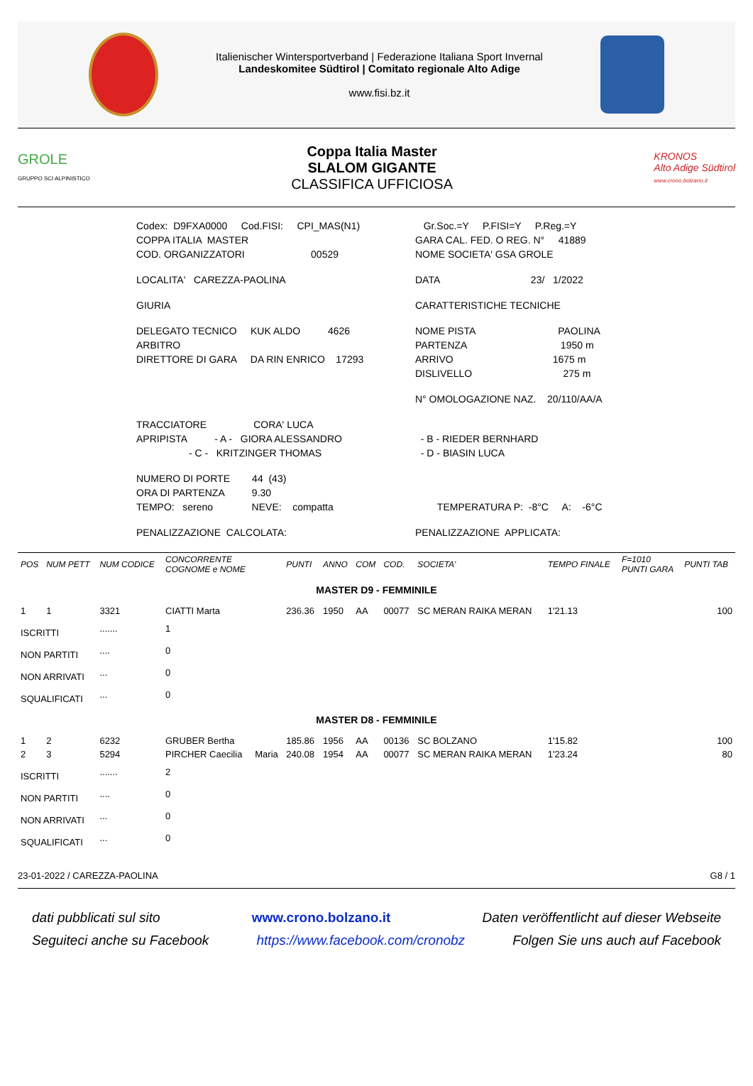Italienischer Wintersportverband | Federazione Italiana Sport Invernal
Landeskomitee Südtirol | Comitato regionale Alto Adige
www.fisi.bz.it
GROLE
GRUPPO SCI ALPINISTICO
Coppa Italia Master
SLALOM GIGANTE
CLASSIFICA UFFICIOSA
KRONOS
Alto Adige Südtirol
www.crono.bolzano.it
Codex: D9FXA0000 Cod.FISI: CPI_MAS(N1)
Gr.Soc.=Y P.FISI=Y P.Reg.=Y
COPPA ITALIA MASTER
GARA CAL. FED. O REG. N° 41889
COD. ORGANIZZATORI 00529
NOME SOCIETA' GSA GROLE
LOCALITA' CAREZZA-PAOLINA
DATA 23/ 1/2022
GIURIA
CARATTERISTICHE TECNICHE
DELEGATO TECNICO KUK ALDO 4626
NOME PISTA PAOLINA
ARBITRO
PARTENZA 1950 m
DIRETTORE DI GARA DA RIN ENRICO 17293
ARRIVO 1675 m
DISLIVELLO 275 m
N° OMOLOGAZIONE NAZ. 20/110/AA/A
TRACCIATORE CORA' LUCA
APRIPISTA - A - GIORA ALESSANDRO
- B - RIEDER BERNHARD
- C - KRITZINGER THOMAS
- D - BIASIN LUCA
NUMERO DI PORTE 44 (43)
ORA DI PARTENZA 9.30
TEMPO: sereno NEVE: compatta
TEMPERATURA P: -8°C A: -6°C
PENALIZZAZIONE CALCOLATA:
PENALIZZAZIONE APPLICATA:
| POS | NUM PETT | NUM CODICE | CONCORRENTE COGNOME e NOME | | PUNTI | ANNO | COM | COD. | SOCIETA' | TEMPO FINALE | F=1010 PUNTI GARA | PUNTI TAB |
| --- | --- | --- | --- | --- | --- | --- | --- | --- | --- | --- | --- | --- |
| MASTER D9 - FEMMINILE | | | | | | | | | | | | |
| 1 | 1 | 3321 | CIATTI Marta | | 236.36 | 1950 | AA | 00077 | SC MERAN RAIKA MERAN | 1'21.13 | | 100 |
| ISCRITTI | | ....... | 1 | | | | | | | | | |
| NON PARTITI | | .... | 0 | | | | | | | | | |
| NON ARRIVATI | | ... | 0 | | | | | | | | | |
| SQUALIFICATI | | ... | 0 | | | | | | | | | |
| MASTER D8 - FEMMINILE | | | | | | | | | | | | |
| 1 | 2 | 6232 | GRUBER Bertha | | 185.86 | 1956 | AA | 00136 | SC BOLZANO | 1'15.82 | | 100 |
| 2 | 3 | 5294 | PIRCHER Caecilia | Maria | 240.08 | 1954 | AA | 00077 | SC MERAN RAIKA MERAN | 1'23.24 | | 80 |
| ISCRITTI | | ....... | 2 | | | | | | | | | |
| NON PARTITI | | .... | 0 | | | | | | | | | |
| NON ARRIVATI | | ... | 0 | | | | | | | | | |
| SQUALIFICATI | | ... | 0 | | | | | | | | | |
23-01-2022 / CAREZZA-PAOLINA G8 / 1
dati pubblicati sul sito www.crono.bolzano.it Daten veröffentlicht auf dieser Webseite
Seguiteci anche su Facebook https://www.facebook.com/cronobz Folgen Sie uns auch auf Facebook